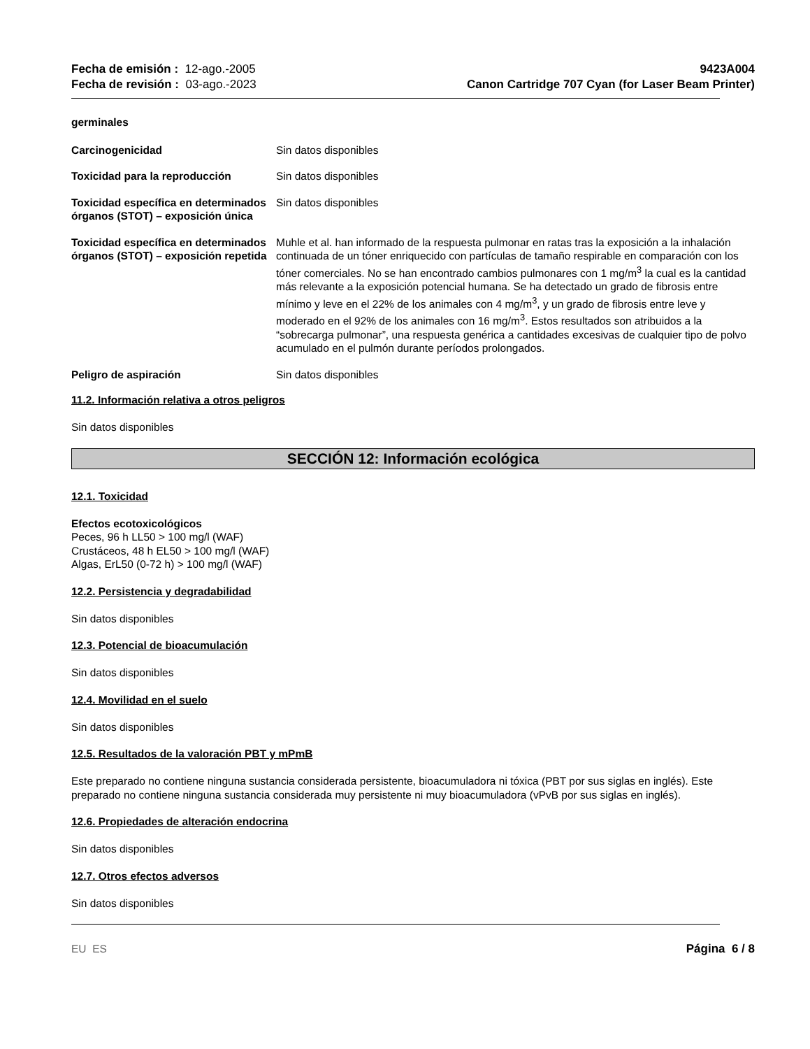Fecha de emisión : 12-ago.-2005
Fecha de revisión : 03-ago.-2023
9423A004
Canon Cartridge 707 Cyan (for Laser Beam Printer)
germinales
Carcinogenicidad Sin datos disponibles
Toxicidad para la reproducción Sin datos disponibles
Toxicidad específica en determinados órganos (STOT) – exposición única
Sin datos disponibles
Toxicidad específica en determinados órganos (STOT) – exposición repetida
Muhle et al. han informado de la respuesta pulmonar en ratas tras la exposición a la inhalación continuada de un tóner enriquecido con partículas de tamaño respirable en comparación con los tóner comerciales. No se han encontrado cambios pulmonares con 1 mg/m<sup>3</sup> la cual es la cantidad más relevante a la exposición potencial humana. Se ha detectado un grado de fibrosis entre mínimo y leve en el 22% de los animales con 4 mg/m<sup>3</sup>, y un grado de fibrosis entre leve y moderado en el 92% de los animales con 16 mg/m<sup>3</sup>. Estos resultados son atribuidos a la “sobrecarga pulmonar”, una respuesta genérica a cantidades excesivas de cualquier tipo de polvo acumulado en el pulmón durante períodos prolongados.
Peligro de aspiración Sin datos disponibles
11.2. Información relativa a otros peligros
Sin datos disponibles
SECCIÓN 12: Información ecológica
12.1. Toxicidad
Efectos ecotoxicológicos
Peces, 96 h LL50 > 100 mg/l (WAF)
Crustáceos, 48 h EL50 > 100 mg/l (WAF)
Algas, ErL50 (0-72 h) > 100 mg/l (WAF)
12.2. Persistencia y degradabilidad
Sin datos disponibles
12.3. Potencial de bioacumulación
Sin datos disponibles
12.4. Movilidad en el suelo
Sin datos disponibles
12.5. Resultados de la valoración PBT y mPmB
Este preparado no contiene ninguna sustancia considerada persistente, bioacumuladora ni tóxica (PBT por sus siglas en inglés). Este preparado no contiene ninguna sustancia considerada muy persistente ni muy bioacumuladora (vPvB por sus siglas en inglés).
12.6. Propiedades de alteración endocrina
Sin datos disponibles
12.7. Otros efectos adversos
Sin datos disponibles
EU ES Página 6 / 8